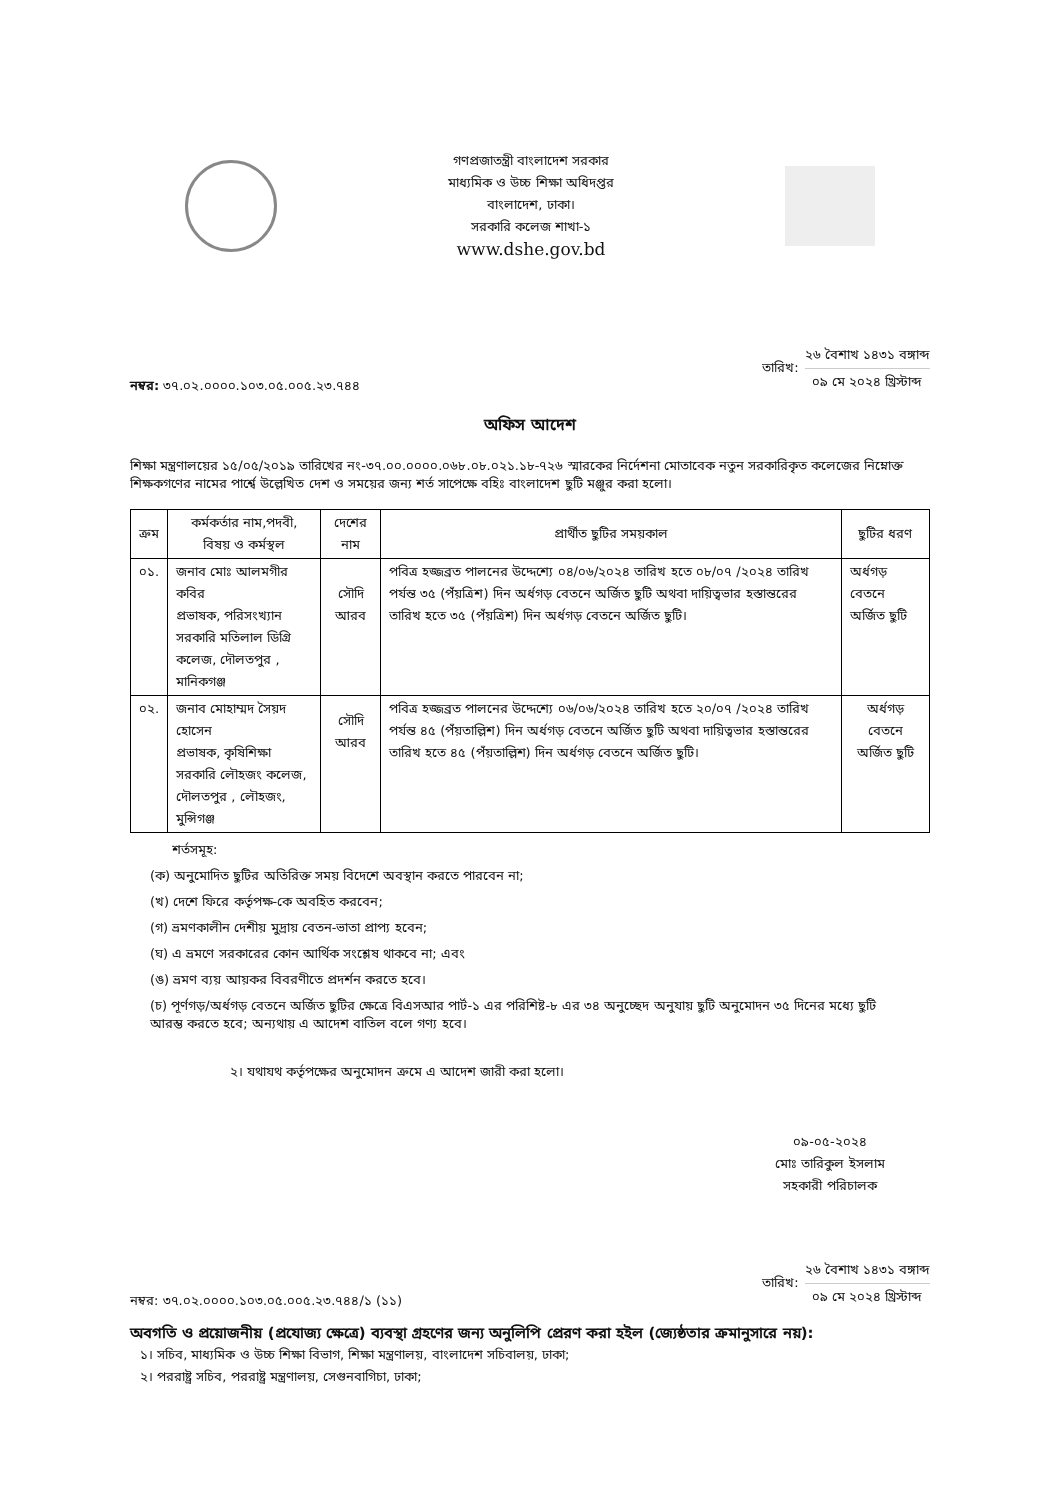গণপ্রজাতন্ত্রী বাংলাদেশ সরকার
মাধ্যমিক ও উচ্চ শিক্ষা অধিদপ্তর
বাংলাদেশ, ঢাকা।
সরকারি কলেজ শাখা-১
www.dshe.gov.bd
নম্বর: ৩৭.০২.০০০০.১০৩.০৫.০০৫.২৩.৭৪৪
তারিখ:
২৬ বৈশাখ ১৪৩১ বঙ্গাব্দ
০৯ মে ২০২৪ খ্রিস্টাব্দ
অফিস আদেশ
শিক্ষা মন্ত্রণালয়ের ১৫/০৫/২০১৯ তারিখের নং-৩৭.০০.০০০০.০৬৮.০৮.০২১.১৮-৭২৬ স্মারকের নির্দেশনা মোতাবেক নতুন সরকারিকৃত কলেজের নিম্নোক্ত শিক্ষকগণের নামের পার্শ্বে উল্লেখিত দেশ ও সময়ের জন্য শর্ত সাপেক্ষে বহিঃ বাংলাদেশ ছুটি মঞ্জুর করা হলো।
| ক্রম | কর্মকর্তার নাম,পদবী, বিষয় ও কর্মস্থল | দেশের নাম | প্রার্থীত ছুটির সময়কাল | ছুটির ধরণ |
| --- | --- | --- | --- | --- |
| ০১. | জনাব মোঃ আলমগীর কবির প্রভাষক, পরিসংখ্যান সরকারি মতিলাল ডিগ্রি কলেজ, দৌলতপুর , মানিকগঞ্জ | সৌদি আরব | পবিত্র হজ্জব্রত পালনের উদ্দেশ্যে ০৪/০৬/২০২৪ তারিখ হতে ০৮/০৭ /২০২৪ তারিখ পর্যন্ত ৩৫ (পঁয়ত্রিশ) দিন অর্ধগড় বেতনে অর্জিত ছুটি অথবা দায়িত্বভার হস্তান্তরের তারিখ হতে ৩৫ (পঁয়ত্রিশ) দিন অর্ধগড় বেতনে অর্জিত ছুটি। | অর্ধগড় বেতনে অর্জিত ছুটি |
| ০২. | জনাব মোহাম্মদ সৈয়দ হোসেন প্রভাষক, কৃষিশিক্ষা সরকারি লৌহজং কলেজ, দৌলতপুর , লৌহজং, মুন্সিগঞ্জ | সৌদি আরব | পবিত্র হজ্জব্রত পালনের উদ্দেশ্যে ০৬/০৬/২০২৪ তারিখ হতে ২০/০৭ /২০২৪ তারিখ পর্যন্ত ৪৫ (পঁয়তাল্লিশ) দিন অর্ধগড় বেতনে অর্জিত ছুটি অথবা দায়িত্বভার হস্তান্তরের তারিখ হতে ৪৫ (পঁয়তাল্লিশ) দিন অর্ধগড় বেতনে অর্জিত ছুটি। | অর্ধগড় বেতনে অর্জিত ছুটি |
শর্তসমূহ:
(ক) অনুমোদিত ছুটির অতিরিক্ত সময় বিদেশে অবস্থান করতে পারবেন না;
(খ) দেশে ফিরে কর্তৃপক্ষ-কে অবহিত করবেন;
(গ) ভ্রমণকালীন দেশীয় মুদ্রায় বেতন-ভাতা প্রাপ্য হবেন;
(ঘ) এ ভ্রমণে সরকারের কোন আর্থিক সংশ্লেষ থাকবে না; এবং
(ঙ) ভ্রমণ ব্যয় আয়কর বিবরণীতে প্রদর্শন করতে হবে।
(চ) পূর্ণগড়/অর্ধগড় বেতনে অর্জিত ছুটির ক্ষেত্রে বিএসআর পার্ট-১ এর পরিশিষ্ট-৮ এর ৩৪ অনুচ্ছেদ অনুযায় ছুটি অনুমোদন ৩৫ দিনের মধ্যে ছুটি আরম্ভ করতে হবে; অন্যথায় এ আদেশ বাতিল বলে গণ্য হবে।
২। যথাযথ কর্তৃপক্ষের অনুমোদন ক্রমে এ আদেশ জারী করা হলো।
০৯-০৫-২০২৪
মোঃ তারিকুল ইসলাম
সহকারী পরিচালক
নম্বর: ৩৭.০২.০০০০.১০৩.০৫.০০৫.২৩.৭৪৪/১ (১১)
তারিখ:
২৬ বৈশাখ ১৪৩১ বঙ্গাব্দ
০৯ মে ২০২৪ খ্রিস্টাব্দ
অবগতি ও প্রয়োজনীয় (প্রযোজ্য ক্ষেত্রে) ব্যবস্থা গ্রহণের জন্য অনুলিপি প্রেরণ করা হইল (জ্যেষ্ঠতার ক্রমানুসারে নয়):
১। সচিব, মাধ্যমিক ও উচ্চ শিক্ষা বিভাগ, শিক্ষা মন্ত্রণালয়, বাংলাদেশ সচিবালয়, ঢাকা;
২। পররাষ্ট্র সচিব, পররাষ্ট্র মন্ত্রণালয়, সেগুনবাগিচা, ঢাকা;